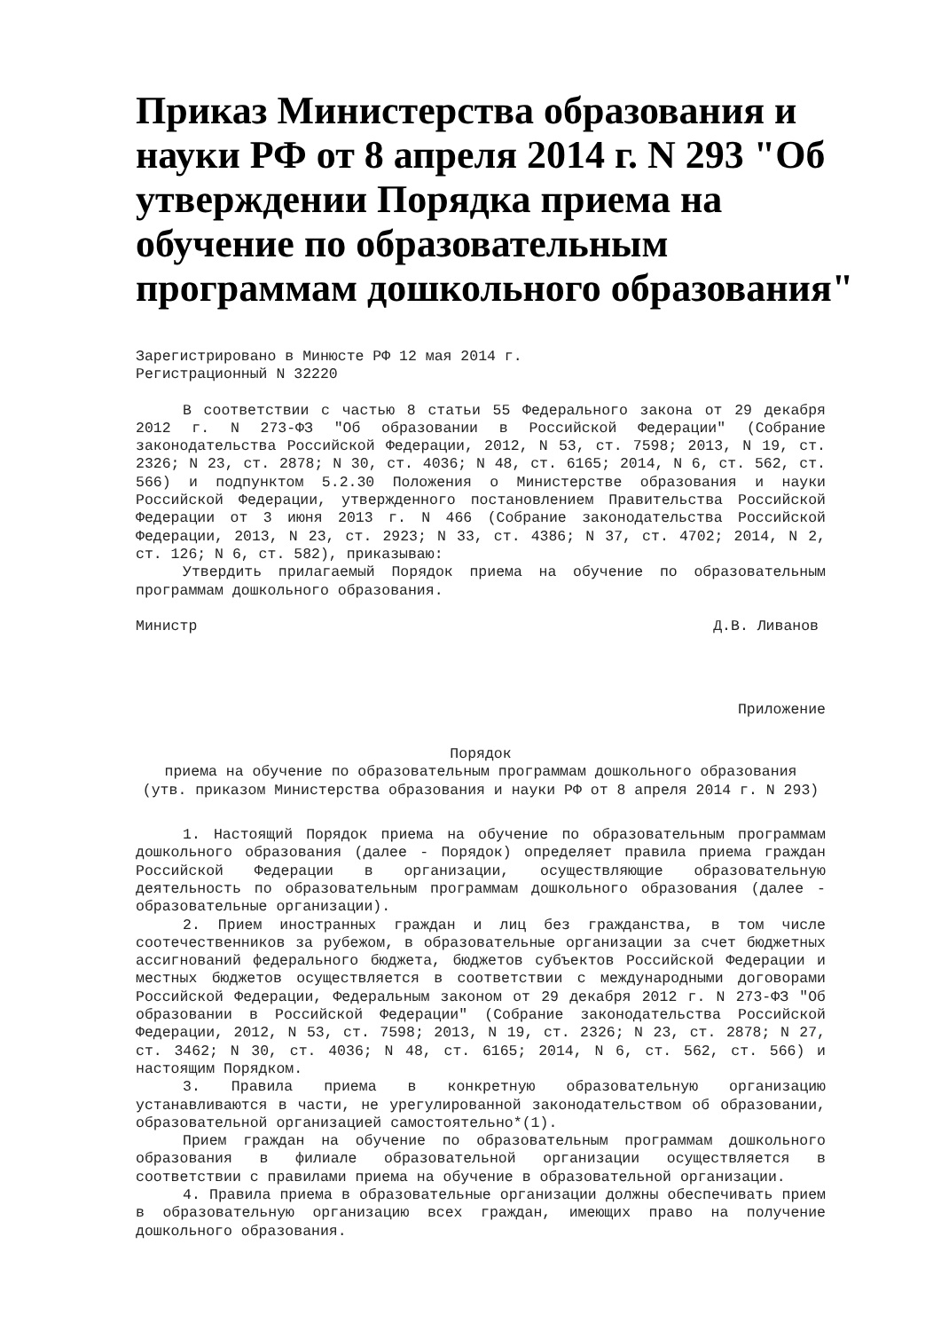Приказ Министерства образования и науки РФ от 8 апреля 2014 г. N 293 "Об утверждении Порядка приема на обучение по образовательным программам дошкольного образования"
Зарегистрировано в Минюсте РФ 12 мая 2014 г.
Регистрационный N 32220
В соответствии с частью 8 статьи 55 Федерального закона от 29 декабря 2012 г. N 273-ФЗ "Об образовании в Российской Федерации" (Собрание законодательства Российской Федерации, 2012, N 53, ст. 7598; 2013, N 19, ст. 2326; N 23, ст. 2878; N 30, ст. 4036; N 48, ст. 6165; 2014, N 6, ст. 562, ст. 566) и подпунктом 5.2.30 Положения о Министерстве образования и науки Российской Федерации, утвержденного постановлением Правительства Российской Федерации от 3 июня 2013 г. N 466 (Собрание законодательства Российской Федерации, 2013, N 23, ст. 2923; N 33, ст. 4386; N 37, ст. 4702; 2014, N 2, ст. 126; N 6, ст. 582), приказываю:
Утвердить прилагаемый Порядок приема на обучение по образовательным программам дошкольного образования.
Министр Д.В. Ливанов
Приложение
Порядок
приема на обучение по образовательным программам дошкольного образования
(утв. приказом Министерства образования и науки РФ от 8 апреля 2014 г. N 293)
1. Настоящий Порядок приема на обучение по образовательным программам дошкольного образования (далее - Порядок) определяет правила приема граждан Российской Федерации в организации, осуществляющие образовательную деятельность по образовательным программам дошкольного образования (далее - образовательные организации).
2. Прием иностранных граждан и лиц без гражданства, в том числе соотечественников за рубежом, в образовательные организации за счет бюджетных ассигнований федерального бюджета, бюджетов субъектов Российской Федерации и местных бюджетов осуществляется в соответствии с международными договорами Российской Федерации, Федеральным законом от 29 декабря 2012 г. N 273-ФЗ "Об образовании в Российской Федерации" (Собрание законодательства Российской Федерации, 2012, N 53, ст. 7598; 2013, N 19, ст. 2326; N 23, ст. 2878; N 27, ст. 3462; N 30, ст. 4036; N 48, ст. 6165; 2014, N 6, ст. 562, ст. 566) и настоящим Порядком.
3. Правила приема в конкретную образовательную организацию устанавливаются в части, не урегулированной законодательством об образовании, образовательной организацией самостоятельно*(1).
Прием граждан на обучение по образовательным программам дошкольного образования в филиале образовательной организации осуществляется в соответствии с правилами приема на обучение в образовательной организации.
4. Правила приема в образовательные организации должны обеспечивать прием в образовательную организацию всех граждан, имеющих право на получение дошкольного образования.